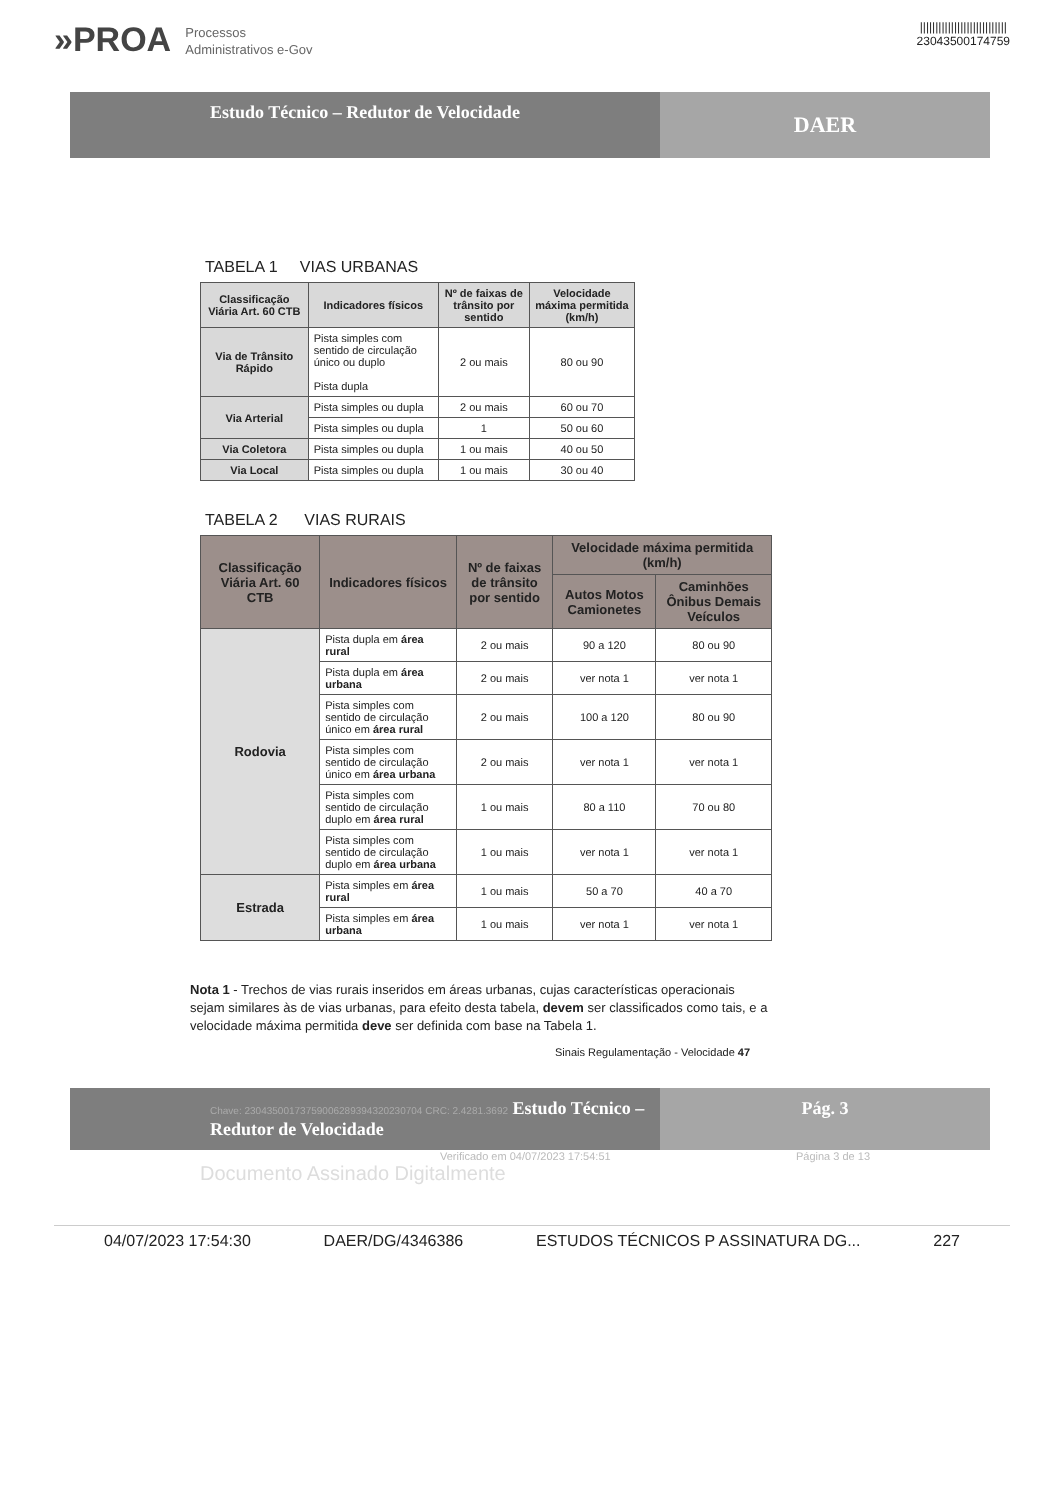»PROA Processos
Administrativos e-Gov
||||||||||||||||||||||||||||
23043500174759
Estudo Técnico – Redutor de Velocidade
DAER
TABELA 1 VIAS URBANAS
| Classificação Viária Art. 60 CTB | Indicadores físicos | Nº de faixas de trânsito por sentido | Velocidade máxima permitida (km/h) |
| --- | --- | --- | --- |
| Via de Trânsito Rápido | Pista simples com sentido de circulação único ou duplo Pista dupla | 2 ou mais | 80 ou 90 |
| Via Arterial | Pista simples ou dupla | 2 ou mais | 60 ou 70 |
| | Pista simples ou dupla | 1 | 50 ou 60 |
| Via Coletora | Pista simples ou dupla | 1 ou mais | 40 ou 50 |
| Via Local | Pista simples ou dupla | 1 ou mais | 30 ou 40 |
TABELA 2 VIAS RURAIS
| Classificação Viária Art. 60 CTB | Indicadores físicos | Nº de faixas de trânsito por sentido | Velocidade máxima permitida (km/h) | |
| --- | --- | --- | --- | --- |
| | | | Autos Motos Camionetes | Caminhões Ônibus Demais Veículos |
| Rodovia | Pista dupla em área rural | 2 ou mais | 90 a 120 | 80 ou 90 |
| | Pista dupla em área urbana | 2 ou mais | ver nota 1 | ver nota 1 |
| | Pista simples com sentido de circulação único em área rural | 2 ou mais | 100 a 120 | 80 ou 90 |
| | Pista simples com sentido de circulação único em área urbana | 2 ou mais | ver nota 1 | ver nota 1 |
| | Pista simples com sentido de circulação duplo em área rural | 1 ou mais | 80 a 110 | 70 ou 80 |
| | Pista simples com sentido de circulação duplo em área urbana | 1 ou mais | ver nota 1 | ver nota 1 |
| Estrada | Pista simples em área rural | 1 ou mais | 50 a 70 | 40 a 70 |
| | Pista simples em área urbana | 1 ou mais | ver nota 1 | ver nota 1 |
Nota 1 - Trechos de vias rurais inseridos em áreas urbanas, cujas características operacionais sejam similares às de vias urbanas, para efeito desta tabela, devem ser classificados como tais, e a velocidade máxima permitida deve ser definida com base na Tabela 1.
Sinais Regulamentação - Velocidade 47
Chave: 23043500173759006289394320230704 CRC: 2.4281.3692 Estudo Técnico – Redutor de Velocidade
Pág. 3
Verificado em 04/07/2023 17:54:51 Página 3 de 13
Documento Assinado Digitalmente
04/07/2023 17:54:30 DAER/DG/4346386 ESTUDOS TÉCNICOS P ASSINATURA DG... 227